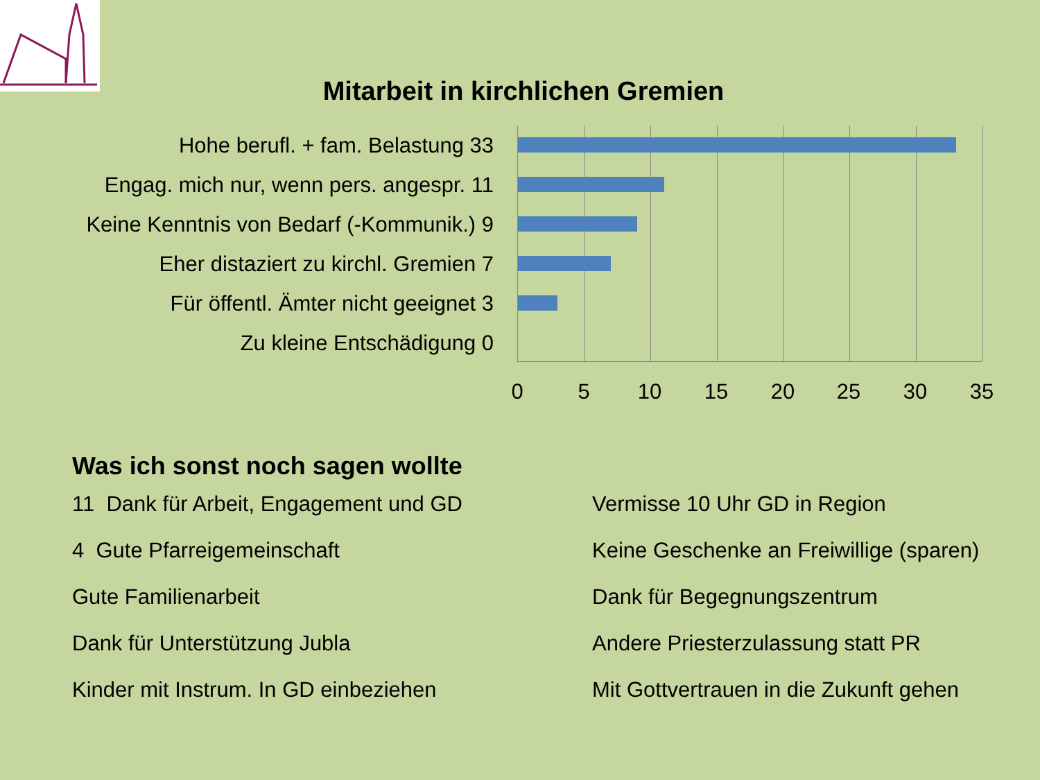Mitarbeit in kirchlichen Gremien
Hohe berufl. + fam. Belastung 33
Engag. mich nur, wenn pers. angespr. 11
Keine Kenntnis von Bedarf (-Kommunik.) 9
Eher distaziert zu kirchl. Gremien 7
Für öffentl. Ämter nicht geeignet 3
Zu kleine Entschädigung 0
0 5 10 15 20 25 30 35
Was ich sonst noch sagen wollte
11 Dank für Arbeit, Engagement und GD
4 Gute Pfarreigemeinschaft
Gute Familienarbeit
Dank für Unterstützung Jubla
Kinder mit Instrum. In GD einbeziehen
Vermisse 10 Uhr GD in Region
Keine Geschenke an Freiwillige (sparen)
Dank für Begegnungszentrum
Andere Priesterzulassung statt PR
Mit Gottvertrauen in die Zukunft gehen